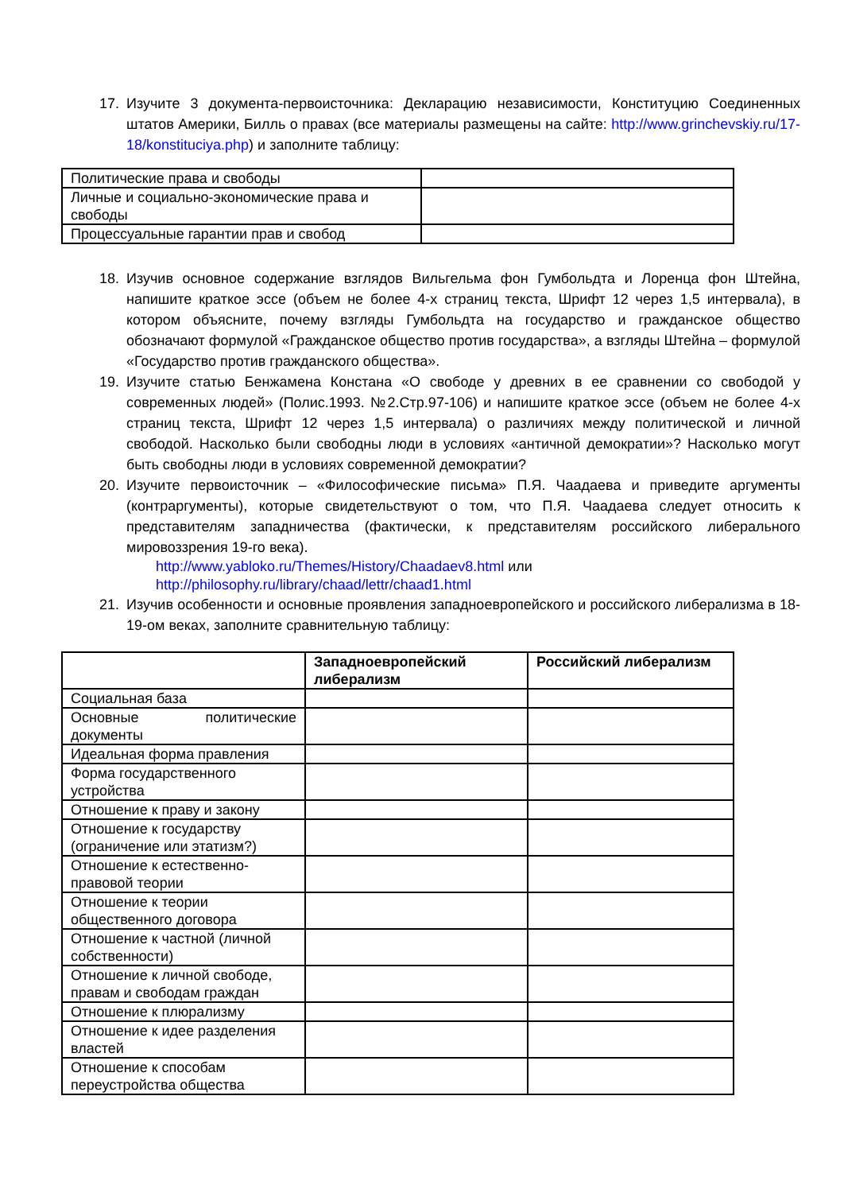17. Изучите 3 документа-первоисточника: Декларацию независимости, Конституцию Соединенных штатов Америки, Билль о правах (все материалы размещены на сайте: http://www.grinchevskiy.ru/17-18/konstituciya.php) и заполните таблицу:
| Политические права и свободы | |
| Личные и социально-экономические права и свободы | |
| Процессуальные гарантии прав и свобод | |
18. Изучив основное содержание взглядов Вильгельма фон Гумбольдта и Лоренца фон Штейна, напишите краткое эссе (объем не более 4-х страниц текста, Шрифт 12 через 1,5 интервала), в котором объясните, почему взгляды Гумбольдта на государство и гражданское общество обозначают формулой «Гражданское общество против государства», а взгляды Штейна – формулой «Государство против гражданского общества».
19. Изучите статью Бенжамена Констана «О свободе у древних в ее сравнении со свободой у современных людей» (Полис.1993. №2.Стр.97-106) и напишите краткое эссе (объем не более 4-х страниц текста, Шрифт 12 через 1,5 интервала) о различиях между политической и личной свободой. Насколько были свободны люди в условиях «античной демократии»? Насколько могут быть свободны люди в условиях современной демократии?
20. Изучите первоисточник – «Философические письма» П.Я. Чаадаева и приведите аргументы (контраргументы), которые свидетельствуют о том, что П.Я. Чаадаева следует относить к представителям западничества (фактически, к представителям российского либерального мировоззрения 19-го века).
http://www.yabloko.ru/Themes/History/Chaadaev8.html или
http://philosophy.ru/library/chaad/lettr/chaad1.html
21. Изучив особенности и основные проявления западноевропейского и российского либерализма в 18-19-ом веках, заполните сравнительную таблицу:
| | Западноевропейский либерализм | Российский либерализм |
| Социальная база | | |
| Основные политические документы | | |
| Идеальная форма правления | | |
| Форма государственного устройства | | |
| Отношение к праву и закону | | |
| Отношение к государству (ограничение или этатизм?) | | |
| Отношение к естественно-правовой теории | | |
| Отношение к теории общественного договора | | |
| Отношение к частной (личной собственности) | | |
| Отношение к личной свободе, правам и свободам граждан | | |
| Отношение к плюрализму | | |
| Отношение к идее разделения властей | | |
| Отношение к способам переустройства общества | | |